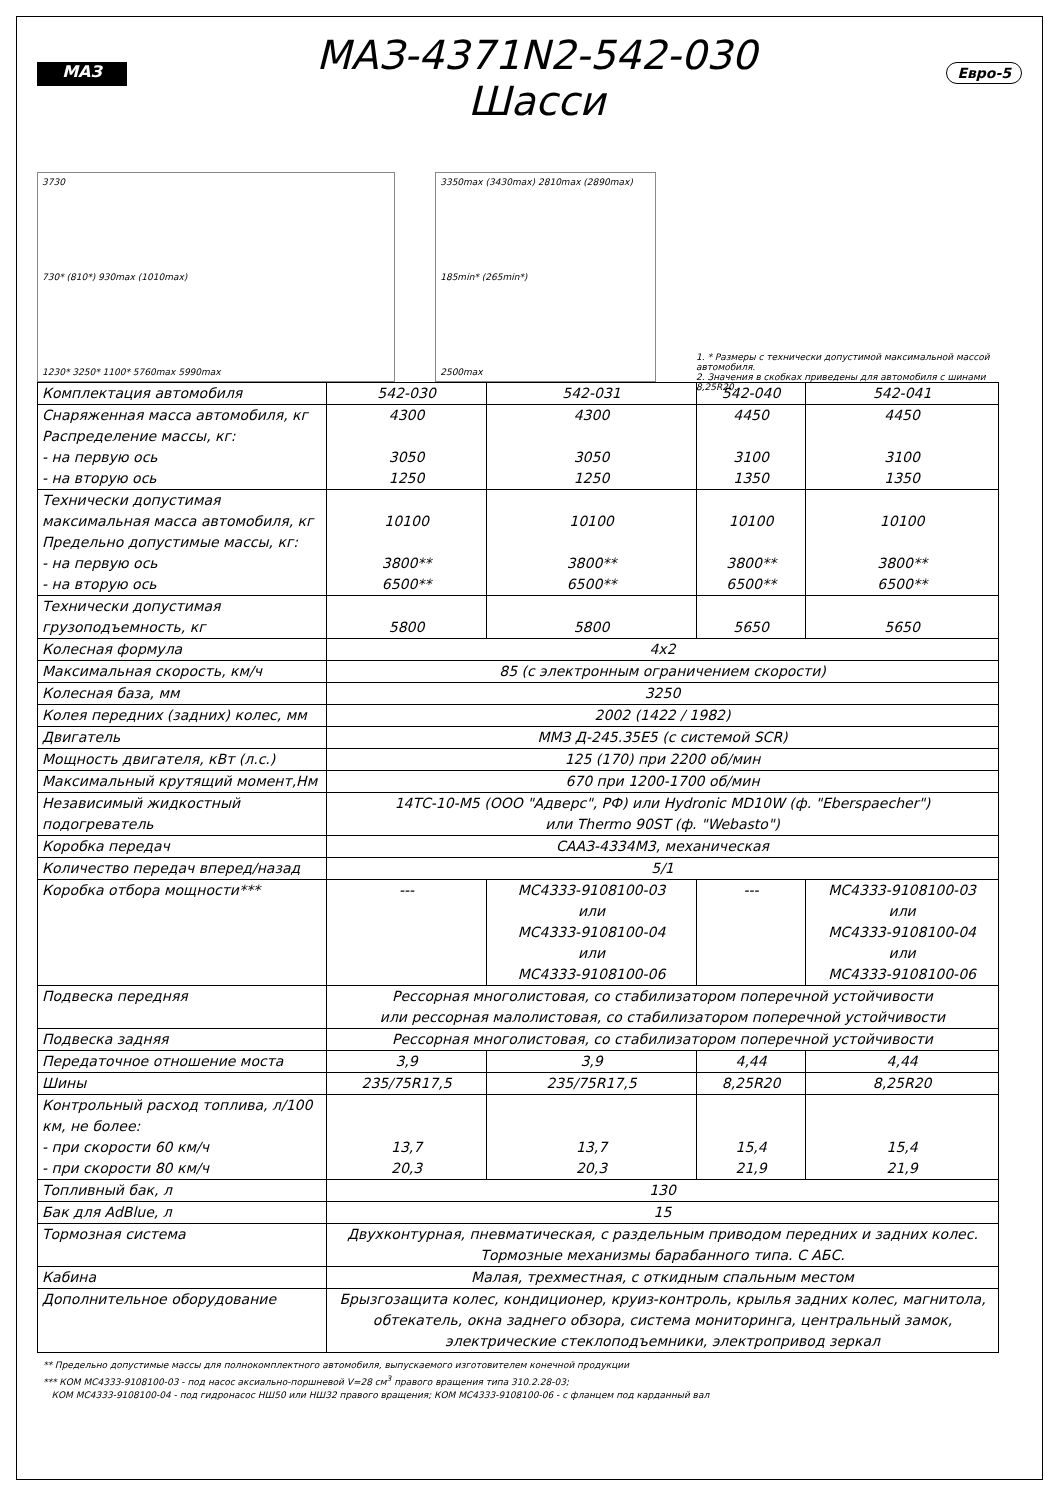МАЗ
МАЗ-4371N2-542-030
Шасси
Евро-5
3730
730* (810*) 930max (1010max)
1230* 3250* 1100* 5760max 5990max
3350max (3430max) 2810max (2890max)
185min* (265min*)
2500max
1. * Размеры с технически допустимой максимальной массой автомобиля.
2. Значения в скобках приведены для автомобиля с шинами 8,25R20.
| Комплектация автомобиля | 542-030 | 542-031 | 542-040 | 542-041 |
| Снаряженная масса автомобиля, кг Распределение массы, кг: - на первую ось - на вторую ось | 4300 3050 1250 | 4300 3050 1250 | 4450 3100 1350 | 4450 3100 1350 |
| Технически допустимая максимальная масса автомобиля, кг Предельно допустимые массы, кг: - на первую ось - на вторую ось | 10100 3800** 6500** | 10100 3800** 6500** | 10100 3800** 6500** | 10100 3800** 6500** |
| Технически допустимая грузоподъемность, кг | 5800 | 5800 | 5650 | 5650 |
| Колесная формула | 4х2 | | | |
| Максимальная скорость, км/ч | 85 (с электронным ограничением скорости) | | | |
| Колесная база, мм | 3250 | | | |
| Колея передних (задних) колес, мм | 2002 (1422 / 1982) | | | |
| Двигатель | ММЗ Д-245.35Е5 (с системой SCR) | | | |
| Мощность двигателя, кВт (л.с.) | 125 (170) при 2200 об/мин | | | |
| Максимальный крутящий момент,Нм | 670 при 1200-1700 об/мин | | | |
| Независимый жидкостный подогреватель | 14ТС-10-М5 (ООО "Адверс", РФ) или Hydronic MD10W (ф. "Eberspaecher") или Thermo 90ST (ф. "Webasto") | | | |
| Коробка передач | СААЗ-4334М3, механическая | | | |
| Количество передач вперед/назад | 5/1 | | | |
| Коробка отбора мощности*** | --- | МС4333-9108100-03 или МС4333-9108100-04 или МС4333-9108100-06 | --- | МС4333-9108100-03 или МС4333-9108100-04 или МС4333-9108100-06 |
| Подвеска передняя | Рессорная многолистовая, со стабилизатором поперечной устойчивости или рессорная малолистовая, со стабилизатором поперечной устойчивости | | | |
| Подвеска задняя | Рессорная многолистовая, со стабилизатором поперечной устойчивости | | | |
| Передаточное отношение моста | 3,9 | 3,9 | 4,44 | 4,44 |
| Шины | 235/75R17,5 | 235/75R17,5 | 8,25R20 | 8,25R20 |
| Контрольный расход топлива, л/100 км, не более: - при скорости 60 км/ч - при скорости 80 км/ч | 13,7 20,3 | 13,7 20,3 | 15,4 21,9 | 15,4 21,9 |
| Топливный бак, л | 130 | | | |
| Бак для AdBlue, л | 15 | | | |
| Тормозная система | Двухконтурная, пневматическая, с раздельным приводом передних и задних колес. Тормозные механизмы барабанного типа. С АБС. | | | |
| Кабина | Малая, трехместная, с откидным спальным местом | | | |
| Дополнительное оборудование | Брызгозащита колес, кондиционер, круиз-контроль, крылья задних колес, магнитола, обтекатель, окна заднего обзора, система мониторинга, центральный замок, электрические стеклоподъемники, электропривод зеркал | | | |
** Предельно допустимые массы для полнокомплектного автомобиля, выпускаемого изготовителем конечной продукции
*** КОМ МС4333-9108100-03 - под насос аксиально-поршневой V=28 см<sup>3</sup> правого вращения типа 310.2.28-03;
КОМ МС4333-9108100-04 - под гидронасос НШ50 или НШ32 правого вращения; КОМ МС4333-9108100-06 - с фланцем под карданный вал